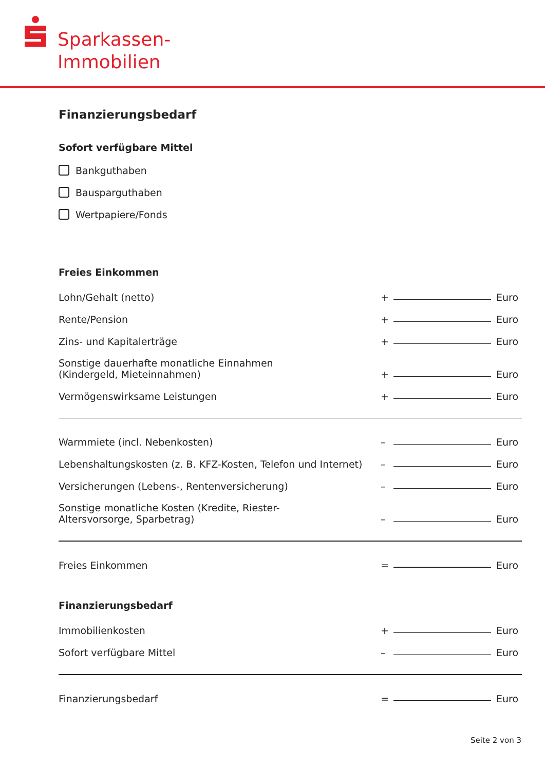Sparkassen-
Immobilien
Finanzierungsbedarf
Sofort verfügbare Mittel
Bankguthaben
Bausparguthaben
Wertpapiere/Fonds
Freies Einkommen
Lohn/Gehalt (netto) + Euro
Rente/Pension + Euro
Zins- und Kapitalerträge + Euro
Sonstige dauerhafte monatliche Einnahmen
(Kindergeld, Mieteinnahmen) + Euro
Vermögenswirksame Leistungen + Euro
Warmmiete (incl. Nebenkosten) – Euro
Lebenshaltungskosten (z. B. KFZ-Kosten, Telefon und Internet) – Euro
Versicherungen (Lebens-, Rentenversicherung) – Euro
Sonstige monatliche Kosten (Kredite, Riester-
Altersvorsorge, Sparbetrag) – Euro
Freies Einkommen = Euro
Finanzierungsbedarf
Immobilienkosten + Euro
Sofort verfügbare Mittel – Euro
Finanzierungsbedarf = Euro
Seite 2 von 3